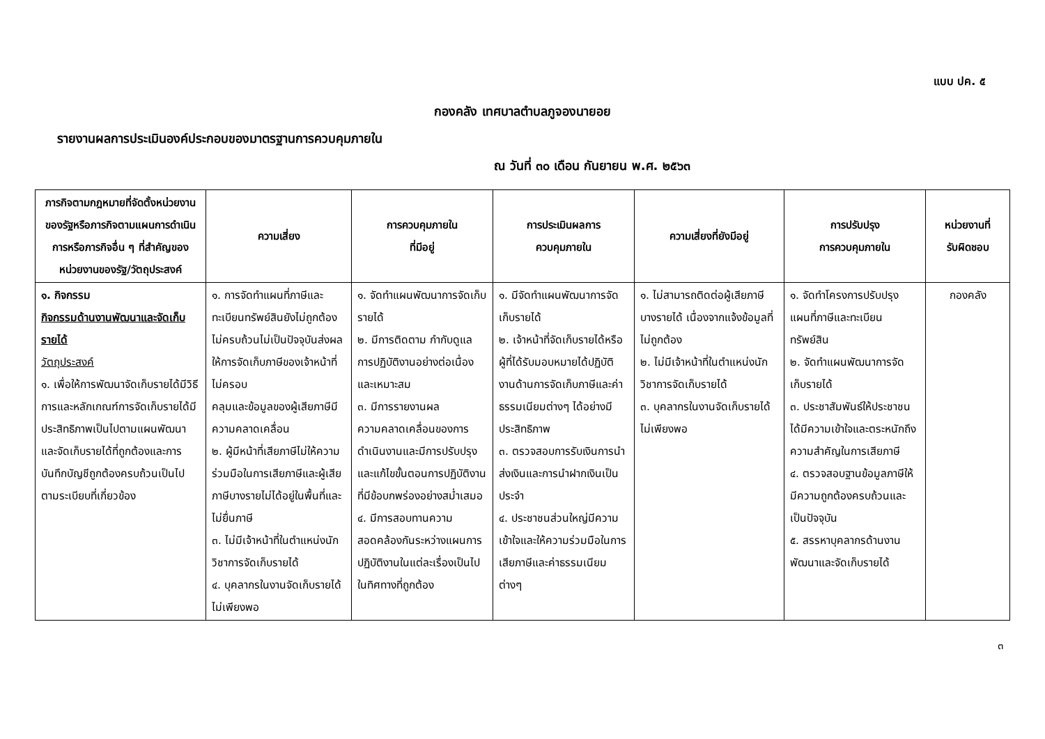แบบ ปค. ๕
กองคลัง เทศบาลตำบลภูจองนายอย
รายงานผลการประเมินองค์ประกอบของมาตรฐานการควบคุมภายใน
ณ วันที่ ๓๐ เดือน กันยายน พ.ศ. ๒๕๖๓
| ภารกิจตามกฎหมายที่จัดตั้งหน่วยงานของรัฐหรือภารกิจตามแผนการดำเนินการหรือภารกิจอื่น ๆ ที่สำคัญของหน่วยงานของรัฐ/วัตถุประสงค์ | ความเสี่ยง | การควบคุมภายใน ที่มีอยู่ | การประเมินผลการ ควบคุมภายใน | ความเสี่ยงที่ยังมีอยู่ | การปรับปรุง การควบคุมภายใน | หน่วยงานที่ รับผิดชอบ |
| --- | --- | --- | --- | --- | --- | --- |
| ๑. กิจกรรม กิจกรรมด้านงานพัฒนาและจัดเก็บรายได้ วัตถุประสงค์ ๑. เพื่อให้การพัฒนาจัดเก็บรายได้มีวิธีการและหลักเกณฑ์การจัดเก็บรายได้มีประสิทธิภาพเป็นไปตามแผนพัฒนาและจัดเก็บรายได้ที่ถูกต้องและการบันทึกบัญชีถูกต้องครบถ้วนเป็นไปตามระเบียบที่เกี่ยวข้อง | ๑. การจัดทำแผนที่ภาษีและทะเบียนทรัพย์สินยังไม่ถูกต้อง ไม่ครบถ้วนไม่เป็นปัจจุบันส่งผลให้การจัดเก็บภาษีของเจ้าหน้าที่ไม่ครอบ คลุมและข้อมูลของผู้เสียภาษีมีความคลาดเคลื่อน ๒. ผู้มีหน้าที่เสียภาษีไม่ให้ความร่วมมือในการเสียภาษีและผู้เสียภาษีบางรายไม่ได้อยู่ในพื้นที่และไม่ยื่นภาษี ๓. ไม่มีเจ้าหน้าที่ในตำแหน่งนักวิชาการจัดเก็บรายได้ ๔. บุคลากรในงานจัดเก็บรายได้ไม่เพียงพอ | ๑. จัดทำแผนพัฒนาการจัดเก็บรายได้ ๒. มีการติดตาม กำกับดูแลการปฏิบัติงานอย่างต่อเนื่องและเหมาะสม ๓. มีการรายงานผลความคลาดเคลื่อนของการดำเนินงานและมีการปรับปรุงและแก้ไขขั้นตอนการปฏิบัติงานที่มีข้อบกพร่องอย่างสม่ำเสมอ ๔. มีการสอบทานความสอดคล้องกันระหว่างแผนการปฏิบัติงานในแต่ละเรื่องเป็นไปในทิศทางที่ถูกต้อง | ๑. มีจัดทำแผนพัฒนาการจัดเก็บรายได้ ๒. เจ้าหน้าที่จัดเก็บรายได้หรือผู้ที่ได้รับมอบหมายได้ปฏิบัติงานด้านการจัดเก็บภาษีและค่าธรรมเนียมต่างๆ ได้อย่างมีประสิทธิภาพ ๓. ตรวจสอบการรับเงินการนำส่งเงินและการนำฝากเงินเป็นประจำ ๔. ประชาชนส่วนใหญ่มีความเข้าใจและให้ความร่วมมือในการเสียภาษีและค่าธรรมเนียมต่างๆ | ๑. ไม่สามารถติดต่อผู้เสียภาษีบางรายได้ เนื่องจากแจ้งข้อมูลที่ไม่ถูกต้อง ๒. ไม่มีเจ้าหน้าที่ในตำแหน่งนักวิชาการจัดเก็บรายได้ ๓. บุคลากรในงานจัดเก็บรายได้ไม่เพียงพอ | ๑. จัดทำโครงการปรับปรุงแผนที่ภาษีและทะเบียนทรัพย์สิน ๒. จัดทำแผนพัฒนาการจัดเก็บรายได้ ๓. ประชาสัมพันธ์ให้ประชาชนได้มีความเข้าใจและตระหนักถึงความสำคัญในการเสียภาษี ๔. ตรวจสอบฐานข้อมูลภาษีให้มีความถูกต้องครบถ้วนและเป็นปัจจุบัน ๕. สรรหาบุคลากรด้านงานพัฒนาและจัดเก็บรายได้ | กองคลัง |
๓